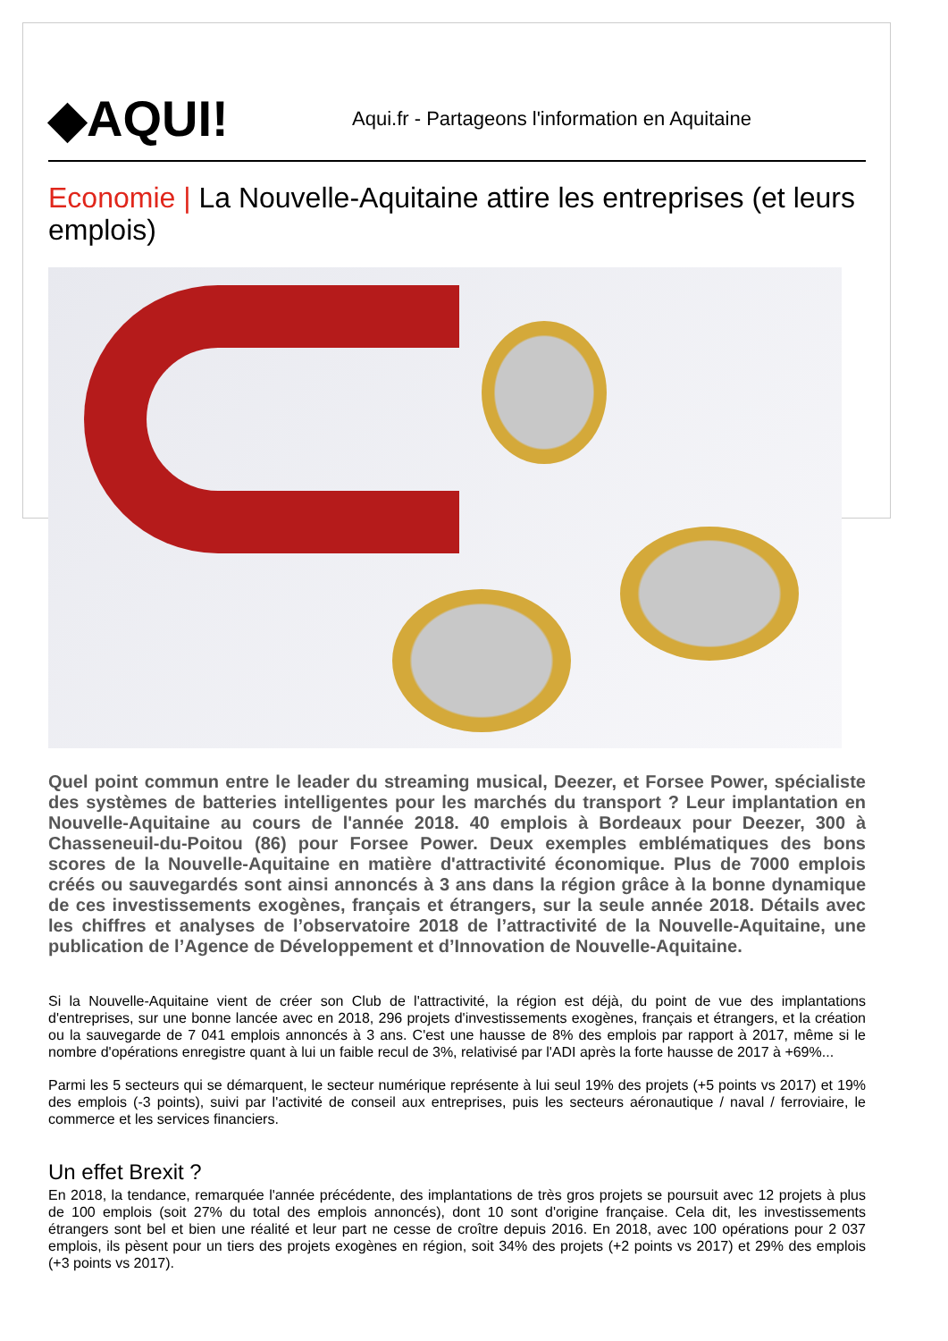◆AQUI!
Aqui.fr - Partageons l'information en Aquitaine
Economie | La Nouvelle-Aquitaine attire les entreprises (et leurs emplois)
Quel point commun entre le leader du streaming musical, Deezer, et Forsee Power, spécialiste des systèmes de batteries intelligentes pour les marchés du transport ? Leur implantation en Nouvelle-Aquitaine au cours de l'année 2018. 40 emplois à Bordeaux pour Deezer, 300 à Chasseneuil-du-Poitou (86) pour Forsee Power. Deux exemples emblématiques des bons scores de la Nouvelle-Aquitaine en matière d'attractivité économique. Plus de 7000 emplois créés ou sauvegardés sont ainsi annoncés à 3 ans dans la région grâce à la bonne dynamique de ces investissements exogènes, français et étrangers, sur la seule année 2018. Détails avec les chiffres et analyses de l’observatoire 2018 de l’attractivité de la Nouvelle-Aquitaine, une publication de l’Agence de Développement et d’Innovation de Nouvelle-Aquitaine.
Si la Nouvelle-Aquitaine vient de créer son Club de l'attractivité, la région est déjà, du point de vue des implantations d'entreprises, sur une bonne lancée avec en 2018, 296 projets d'investissements exogènes, français et étrangers, et la création ou la sauvegarde de 7 041 emplois annoncés à 3 ans. C'est une hausse de 8% des emplois par rapport à 2017, même si le nombre d'opérations enregistre quant à lui un faible recul de 3%, relativisé par l'ADI après la forte hausse de 2017 à +69%...
Parmi les 5 secteurs qui se démarquent, le secteur numérique représente à lui seul 19% des projets (+5 points vs 2017) et 19% des emplois (-3 points), suivi par l'activité de conseil aux entreprises, puis les secteurs aéronautique / naval / ferroviaire, le commerce et les services financiers.
Un effet Brexit ?
En 2018, la tendance, remarquée l'année précédente, des implantations de très gros projets se poursuit avec 12 projets à plus de 100 emplois (soit 27% du total des emplois annoncés), dont 10 sont d'origine française. Cela dit, les investissements étrangers sont bel et bien une réalité et leur part ne cesse de croître depuis 2016. En 2018, avec 100 opérations pour 2 037 emplois, ils pèsent pour un tiers des projets exogènes en région, soit 34% des projets (+2 points vs 2017) et 29% des emplois (+3 points vs 2017).